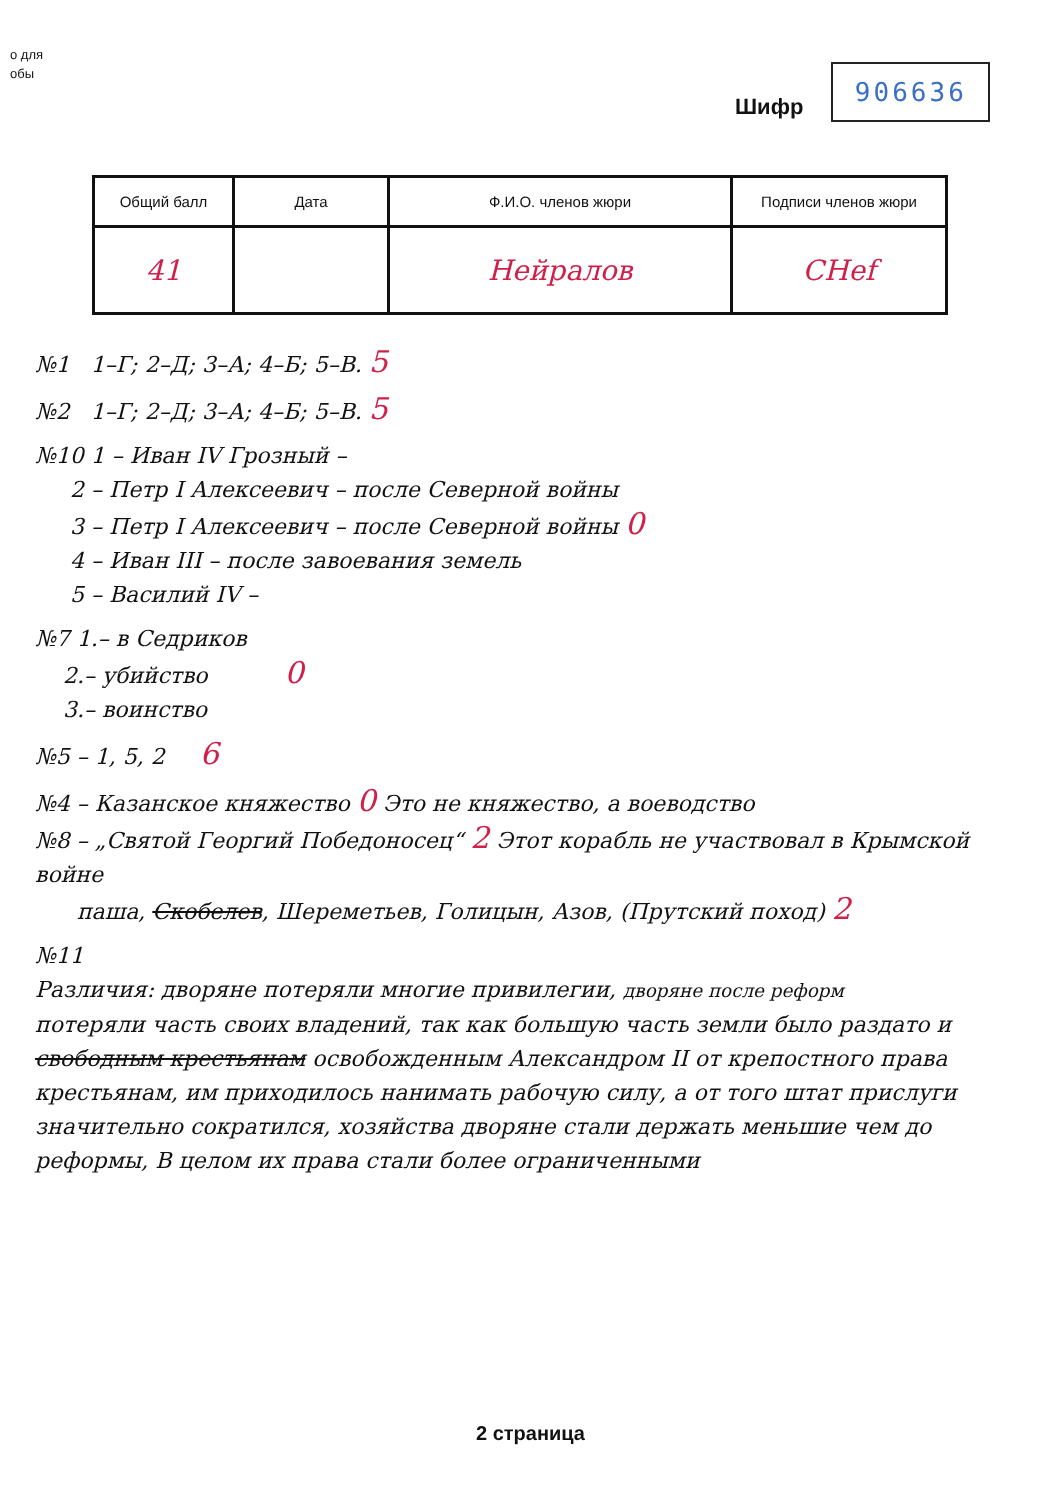о для
обы
Шифр
906636
| Общий балл | Дата | Ф.И.О. членов жюри | Подписи членов жюри |
| --- | --- | --- | --- |
| 41 | | Нейралов | СНеf |
№1 1–Г; 2–Д; 3–А; 4–Б; 5–В. 5
№2 1–Г; 2–Д; 3–А; 4–Б; 5–В. 5
№10 1 – Иван IV Грозный –
2 – Петр I Алексеевич – после Северной войны
3 – Петр I Алексеевич – после Северной войны 0
4 – Иван III – после завоевания земель
5 – Василий IV –
№7 1.– в Седриков
2.– убийство 0
3.– воинство
№5 – 1, 5, 2 6
№4 – Казанское княжество 0 Это не княжество, а воеводство
№8 – „Святой Георгий Победоносец“ 2 Этот корабль не участвовал в Крымской войне
паша, Скобелев, Шереметьев, Голицын, Азов, (Прутский поход) 2
№11
Различия: дворяне потеряли многие привилегии, дворяне после реформ
потеряли часть своих владений, так как большую часть земли было раздато и свободным крестьянам освобожденным Александром II от крепостного права крестьянам, им приходилось нанимать рабочую силу, а от того штат прислуги значительно сократился, хозяйства дворяне стали держать меньшие чем до реформы, В целом их права стали более ограниченными
2 страница